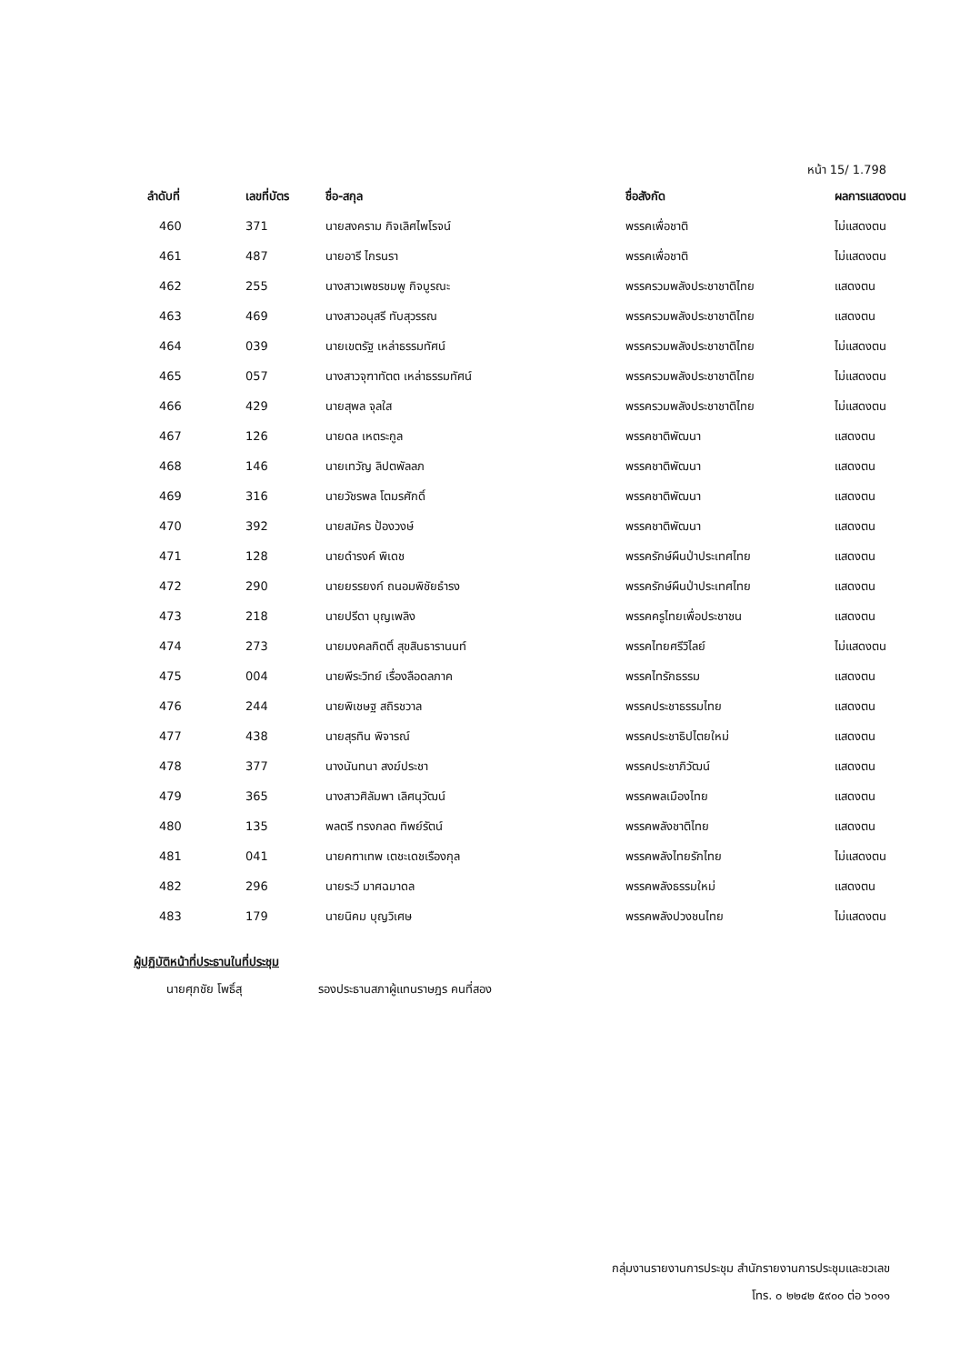หน้า 15/ 1.798
| ลำดับที่ | เลขที่บัตร | ชื่อ-สกุล | ชื่อสังกัด | ผลการแสดงตน |
| --- | --- | --- | --- | --- |
| 460 | 371 | นายสงคราม กิจเลิศไพโรจน์ | พรรคเพื่อชาติ | ไม่แสดงตน |
| 461 | 487 | นายอารี ไกรนรา | พรรคเพื่อชาติ | ไม่แสดงตน |
| 462 | 255 | นางสาวเพชรชมพู กิจบูรณะ | พรรครวมพลังประชาชาติไทย | แสดงตน |
| 463 | 469 | นางสาวอนุสรี ทับสุวรรณ | พรรครวมพลังประชาชาติไทย | แสดงตน |
| 464 | 039 | นายเขตรัฐ เหล่าธรรมทัศน์ | พรรครวมพลังประชาชาติไทย | ไม่แสดงตน |
| 465 | 057 | นางสาวจุฑาทัตต เหล่าธรรมทัศน์ | พรรครวมพลังประชาชาติไทย | ไม่แสดงตน |
| 466 | 429 | นายสุพล จุลใส | พรรครวมพลังประชาชาติไทย | ไม่แสดงตน |
| 467 | 126 | นายดล เหตระกูล | พรรคชาติพัฒนา | แสดงตน |
| 468 | 146 | นายเทวัญ ลิปตพัลลภ | พรรคชาติพัฒนา | แสดงตน |
| 469 | 316 | นายวัชรพล โตมรศักดิ์ | พรรคชาติพัฒนา | แสดงตน |
| 470 | 392 | นายสมัคร ป้องวงษ์ | พรรคชาติพัฒนา | แสดงตน |
| 471 | 128 | นายดำรงค์ พิเดช | พรรครักษ์ผืนป่าประเทศไทย | แสดงตน |
| 472 | 290 | นายยรรยงก์ ถนอมพิชัยธำรง | พรรครักษ์ผืนป่าประเทศไทย | แสดงตน |
| 473 | 218 | นายปรีดา บุญเพลิง | พรรคครูไทยเพื่อประชาชน | แสดงตน |
| 474 | 273 | นายมงคลกิตติ์ สุขสินธารานนท์ | พรรคไทยศรีวิไลย์ | ไม่แสดงตน |
| 475 | 004 | นายพีระวิทย์ เรื่องลือดลภาค | พรรคไทรักธรรม | แสดงตน |
| 476 | 244 | นายพิเชษฐ สถิรชวาล | พรรคประชาธรรมไทย | แสดงตน |
| 477 | 438 | นายสุรทิน พิจารณ์ | พรรคประชาธิปไตยใหม่ | แสดงตน |
| 478 | 377 | นางนันทนา สงฆ์ประชา | พรรคประชาภิวัฒน์ | แสดงตน |
| 479 | 365 | นางสาวศิลัมพา เลิศนุวัฒน์ | พรรคพลเมืองไทย | แสดงตน |
| 480 | 135 | พลตรี ทรงกลด ทิพย์รัตน์ | พรรคพลังชาติไทย | แสดงตน |
| 481 | 041 | นายคฑาเทพ เตชะเดชเรืองกุล | พรรคพลังไทยรักไทย | ไม่แสดงตน |
| 482 | 296 | นายระวี มาศฉมาดล | พรรคพลังธรรมใหม่ | แสดงตน |
| 483 | 179 | นายนิคม บุญวิเศษ | พรรคพลังปวงชนไทย | ไม่แสดงตน |
ผู้ปฏิบัติหน้าที่ประธานในที่ประชุม
นายศุภชัย โพธิ์สุ รองประธานสภาผู้แทนราษฎร คนที่สอง
กลุ่มงานรายงานการประชุม สำนักรายงานการประชุมและชวเลข
โทร. ๐ ๒๒๔๒ ๕๙๐๐ ต่อ ๖๐๑๑